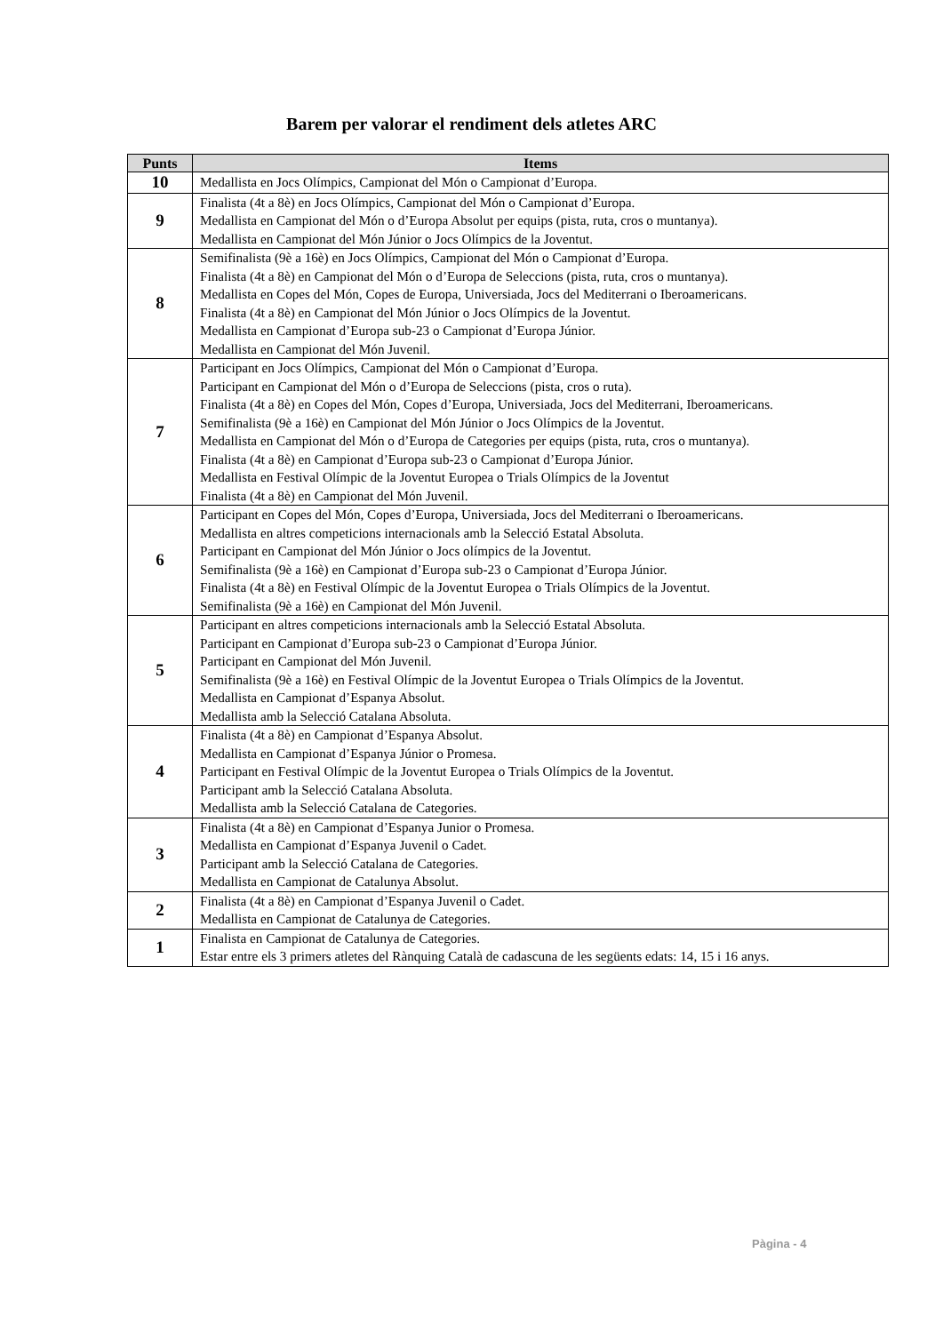Barem per valorar el rendiment dels atletes ARC
| Punts | Items |
| --- | --- |
| 10 | Medallista en Jocs Olímpics, Campionat del Món o Campionat d’Europa. |
| 9 | Finalista (4t a 8è) en Jocs Olímpics, Campionat del Món o Campionat d’Europa. Medallista en Campionat del Món o d’Europa Absolut per equips (pista, ruta, cros o muntanya). Medallista en Campionat del Món Júnior o Jocs Olímpics de la Joventut. |
| 8 | Semifinalista (9è a 16è) en Jocs Olímpics, Campionat del Món o Campionat d’Europa. Finalista (4t a 8è) en Campionat del Món o d’Europa de Seleccions (pista, ruta, cros o muntanya). Medallista en Copes del Món, Copes de Europa, Universiada, Jocs del Mediterrani o Iberoamericans. Finalista (4t a 8è) en Campionat del Món Júnior o Jocs Olímpics de la Joventut. Medallista en Campionat d’Europa sub-23 o Campionat d’Europa Júnior. Medallista en Campionat del Món Juvenil. |
| 7 | Participant en Jocs Olímpics, Campionat del Món o Campionat d’Europa. Participant en Campionat del Món o d’Europa de Seleccions (pista, cros o ruta). Finalista (4t a 8è) en Copes del Món, Copes d’Europa, Universiada, Jocs del Mediterrani, Iberoamericans. Semifinalista (9è a 16è) en Campionat del Món Júnior o Jocs Olímpics de la Joventut. Medallista en Campionat del Món o d’Europa de Categories per equips (pista, ruta, cros o muntanya). Finalista (4t a 8è) en Campionat d’Europa sub-23 o Campionat d’Europa Júnior. Medallista en Festival Olímpic de la Joventut Europea o Trials Olímpics de la Joventut Finalista (4t a 8è) en Campionat del Món Juvenil. |
| 6 | Participant en Copes del Món, Copes d’Europa, Universiada, Jocs del Mediterrani o Iberoamericans. Medallista en altres competicions internacionals amb la Selecció Estatal Absoluta. Participant en Campionat del Món Júnior o Jocs olímpics de la Joventut. Semifinalista (9è a 16è) en Campionat d’Europa sub-23 o Campionat d’Europa Júnior. Finalista (4t a 8è) en Festival Olímpic de la Joventut Europea o Trials Olímpics de la Joventut. Semifinalista (9è a 16è) en Campionat del Món Juvenil. |
| 5 | Participant en altres competicions internacionals amb la Selecció Estatal Absoluta. Participant en Campionat d’Europa sub-23 o Campionat d’Europa Júnior. Participant en Campionat del Món Juvenil. Semifinalista (9è a 16è) en Festival Olímpic de la Joventut Europea o Trials Olímpics de la Joventut. Medallista en Campionat d’Espanya Absolut. Medallista amb la Selecció Catalana Absoluta. |
| 4 | Finalista (4t a 8è) en Campionat d’Espanya Absolut. Medallista en Campionat d’Espanya Júnior o Promesa. Participant en Festival Olímpic de la Joventut Europea o Trials Olímpics de la Joventut. Participant amb la Selecció Catalana Absoluta. Medallista amb la Selecció Catalana de Categories. |
| 3 | Finalista (4t a 8è) en Campionat d’Espanya Junior o Promesa. Medallista en Campionat d’Espanya Juvenil o Cadet. Participant amb la Selecció Catalana de Categories. Medallista en Campionat de Catalunya Absolut. |
| 2 | Finalista (4t a 8è) en Campionat d’Espanya Juvenil o Cadet. Medallista en Campionat de Catalunya de Categories. |
| 1 | Finalista en Campionat de Catalunya de Categories. Estar entre els 3 primers atletes del Rànquing Català de cadascuna de les següents edats: 14, 15 i 16 anys. |
Pàgina - 4